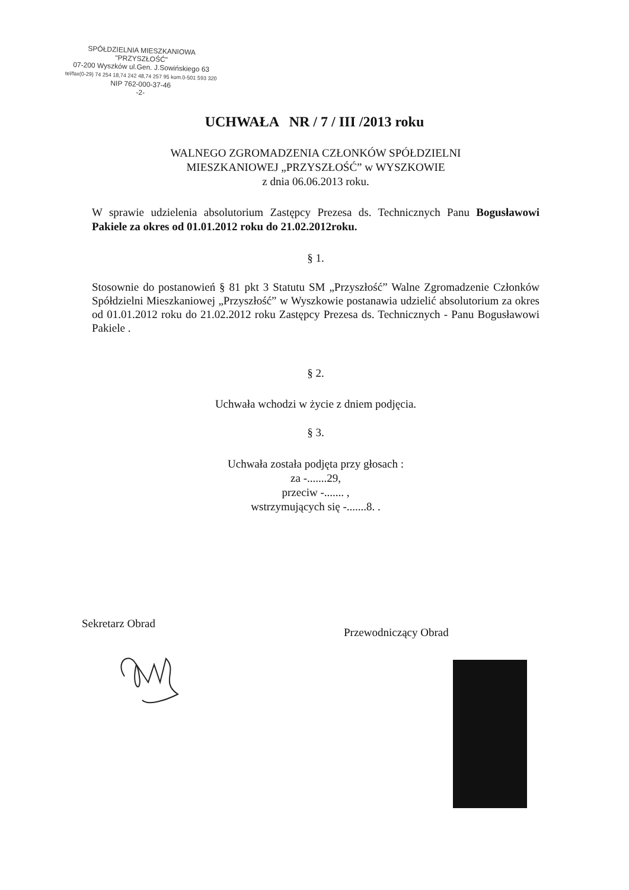SPÓŁDZIELNIA MIESZKANIOWA
"PRZYSZŁOŚĆ"
07-200 Wyszków ul.Gen. J.Sowińskiego 63
tel/fax(0-29) 74 254 18,74 242 48,74 257 95 kom.0-501 593 320
NIP 762-000-37-46
-2-
UCHWAŁA NR / 7 / III /2013 roku
WALNEGO ZGROMADZENIA CZŁONKÓW SPÓŁDZIELNI
MIESZKANIOWEJ „PRZYSZŁOŚĆ” w WYSZKOWIE
z dnia 06.06.2013 roku.
W sprawie udzielenia absolutorium Zastępcy Prezesa ds. Technicznych Panu Bogusławowi Pakiele za okres od 01.01.2012 roku do 21.02.2012roku.
§ 1.
Stosownie do postanowień § 81 pkt 3 Statutu SM „Przyszłość” Walne Zgromadzenie Członków Spółdzielni Mieszkaniowej „Przyszłość” w Wyszkowie postanawia udzielić absolutorium za okres od 01.01.2012 roku do 21.02.2012 roku Zastępcy Prezesa ds. Technicznych - Panu Bogusławowi Pakiele .
§ 2.
Uchwała wchodzi w życie z dniem podjęcia.
§ 3.
Uchwała została podjęta przy głosach :
za -.......29,
przeciw -....... ,
wstrzymujących się -.......8. .
Sekretarz Obrad
Przewodniczący Obrad